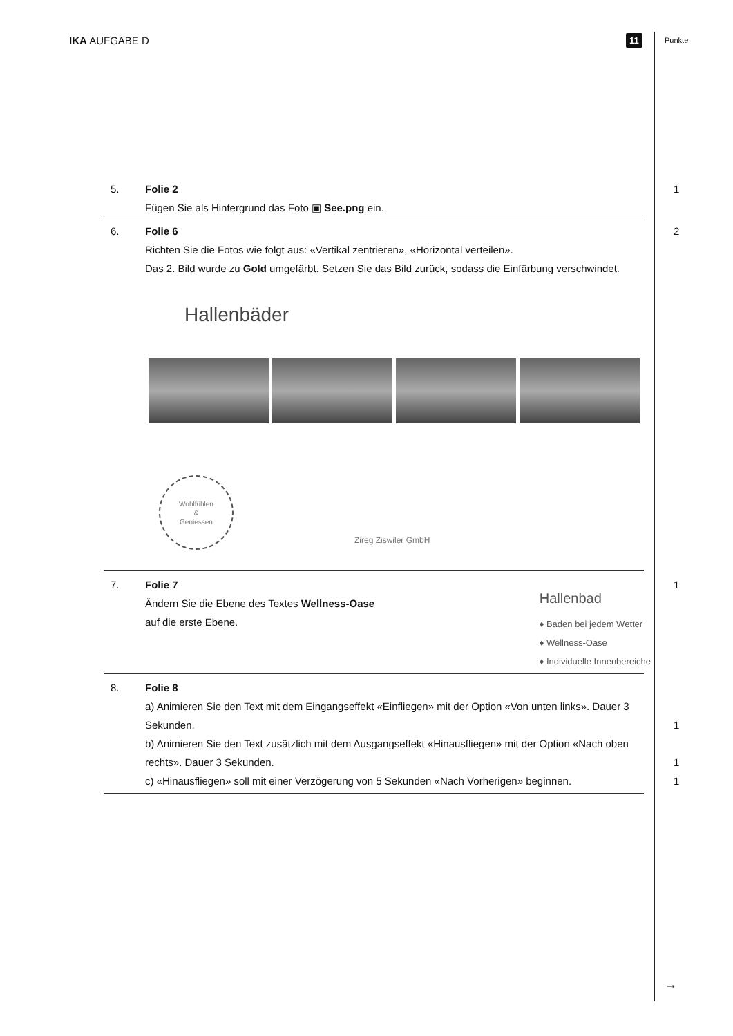IKA AUFGABE D 11 Punkte
5. Folie 2
Fügen Sie als Hintergrund das Foto ▣ See.png ein.
1
6. Folie 6
Richten Sie die Fotos wie folgt aus: «Vertikal zentrieren», «Horizontal verteilen».
Das 2. Bild wurde zu Gold umgefärbt. Setzen Sie das Bild zurück, sodass die Einfärbung verschwindet.
Hallenbäder
Wohlfühlen
&
Geniessen
Zireg Ziswiler GmbH
2
7. Folie 7
Ändern Sie die Ebene des Textes Wellness-Oase
auf die erste Ebene.
Hallenbad
♦ Baden bei jedem Wetter
♦ Wellness-Oase
♦ Individuelle Innenbereiche
1
8. Folie 8
a) Animieren Sie den Text mit dem Eingangseffekt «Einfliegen» mit der Option «Von unten links». Dauer 3 Sekunden. 1
b) Animieren Sie den Text zusätzlich mit dem Ausgangseffekt «Hinausfliegen» mit der Option «Nach oben rechts». Dauer 3 Sekunden. 1
c) «Hinausfliegen» soll mit einer Verzögerung von 5 Sekunden «Nach Vorherigen» beginnen. 1
→